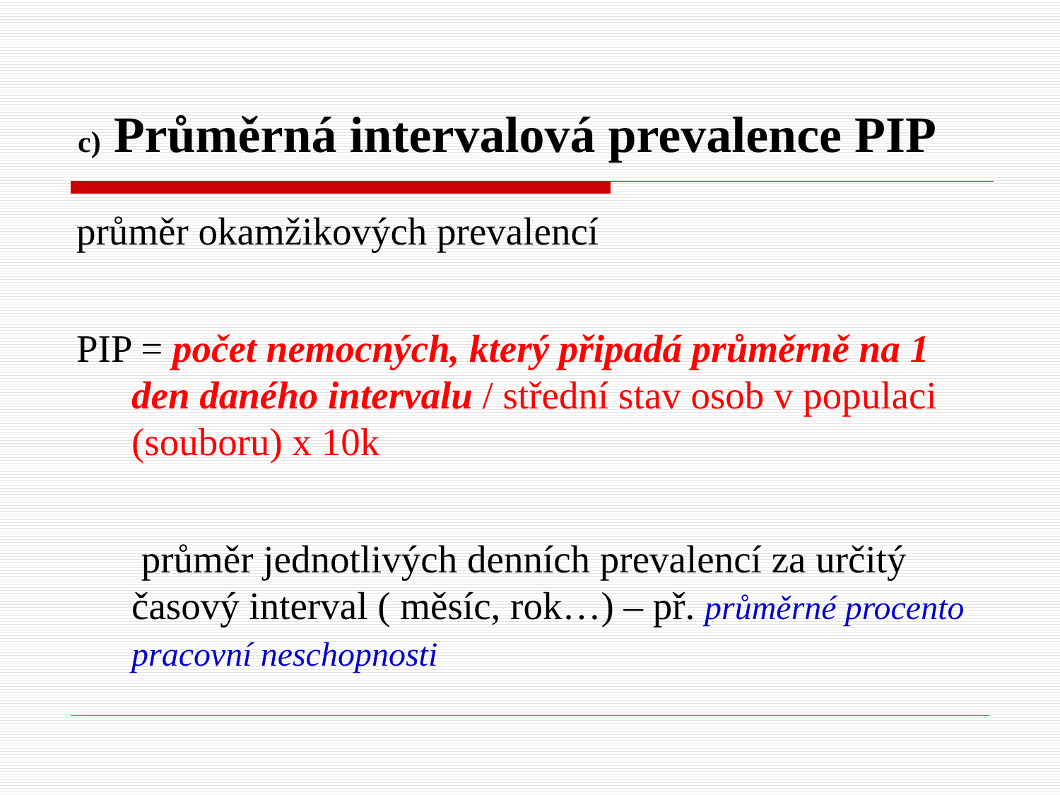c) Průměrná intervalová prevalence PIP
průměr okamžikových prevalencí
PIP = počet nemocných, který připadá průměrně na 1 den daného intervalu / střední stav osob v populaci (souboru) x 10k
průměr jednotlivých denních prevalencí za určitý časový interval ( měsíc, rok…) – př. průměrné procento pracovní neschopnosti